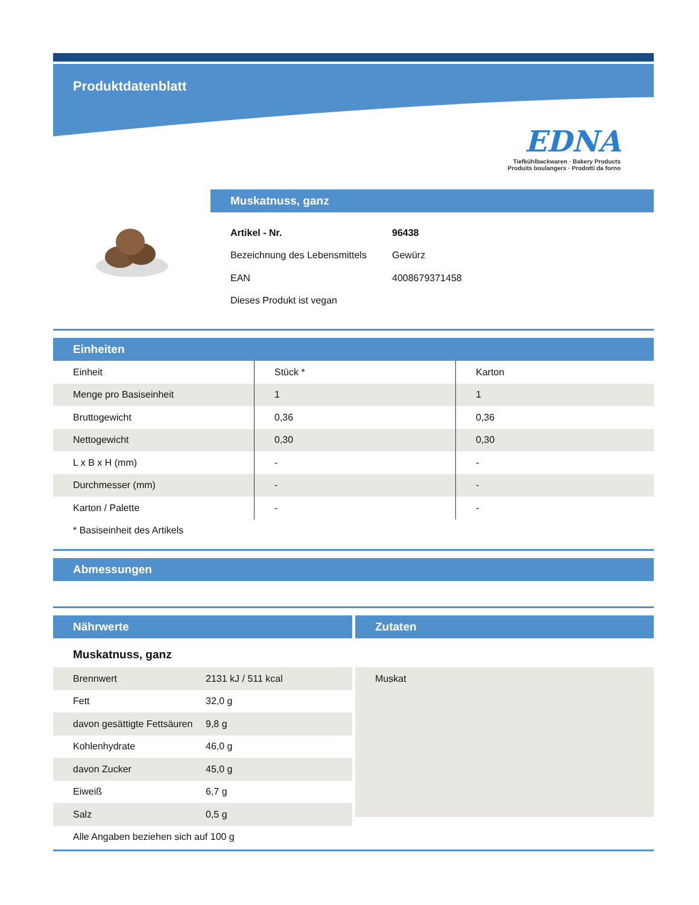Produktdatenblatt
EDNA
Tiefkühlbackwaren · Bakery Products
Produits boulangers · Prodotti da forno
Muskatnuss, ganz
| Artikel - Nr. | 96438 |
| Bezeichnung des Lebensmittels | Gewürz |
| EAN | 4008679371458 |
| Dieses Produkt ist vegan | |
Einheiten
| Einheit | Stück * | Karton |
| Menge pro Basiseinheit | 1 | 1 |
| Bruttogewicht | 0,36 | 0,36 |
| Nettogewicht | 0,30 | 0,30 |
| L x B x H (mm) | - | - |
| Durchmesser (mm) | - | - |
| Karton / Palette | - | - |
| * Basiseinheit des Artikels | | |
Abmessungen
Nährwerte
Muskatnuss, ganz
| Brennwert | 2131 kJ / 511 kcal |
| Fett | 32,0 g |
| davon gesättigte Fettsäuren | 9,8 g |
| Kohlenhydrate | 46,0 g |
| davon Zucker | 45,0 g |
| Eiweiß | 6,7 g |
| Salz | 0,5 g |
| Alle Angaben beziehen sich auf 100 g | |
Zutaten
Muskat